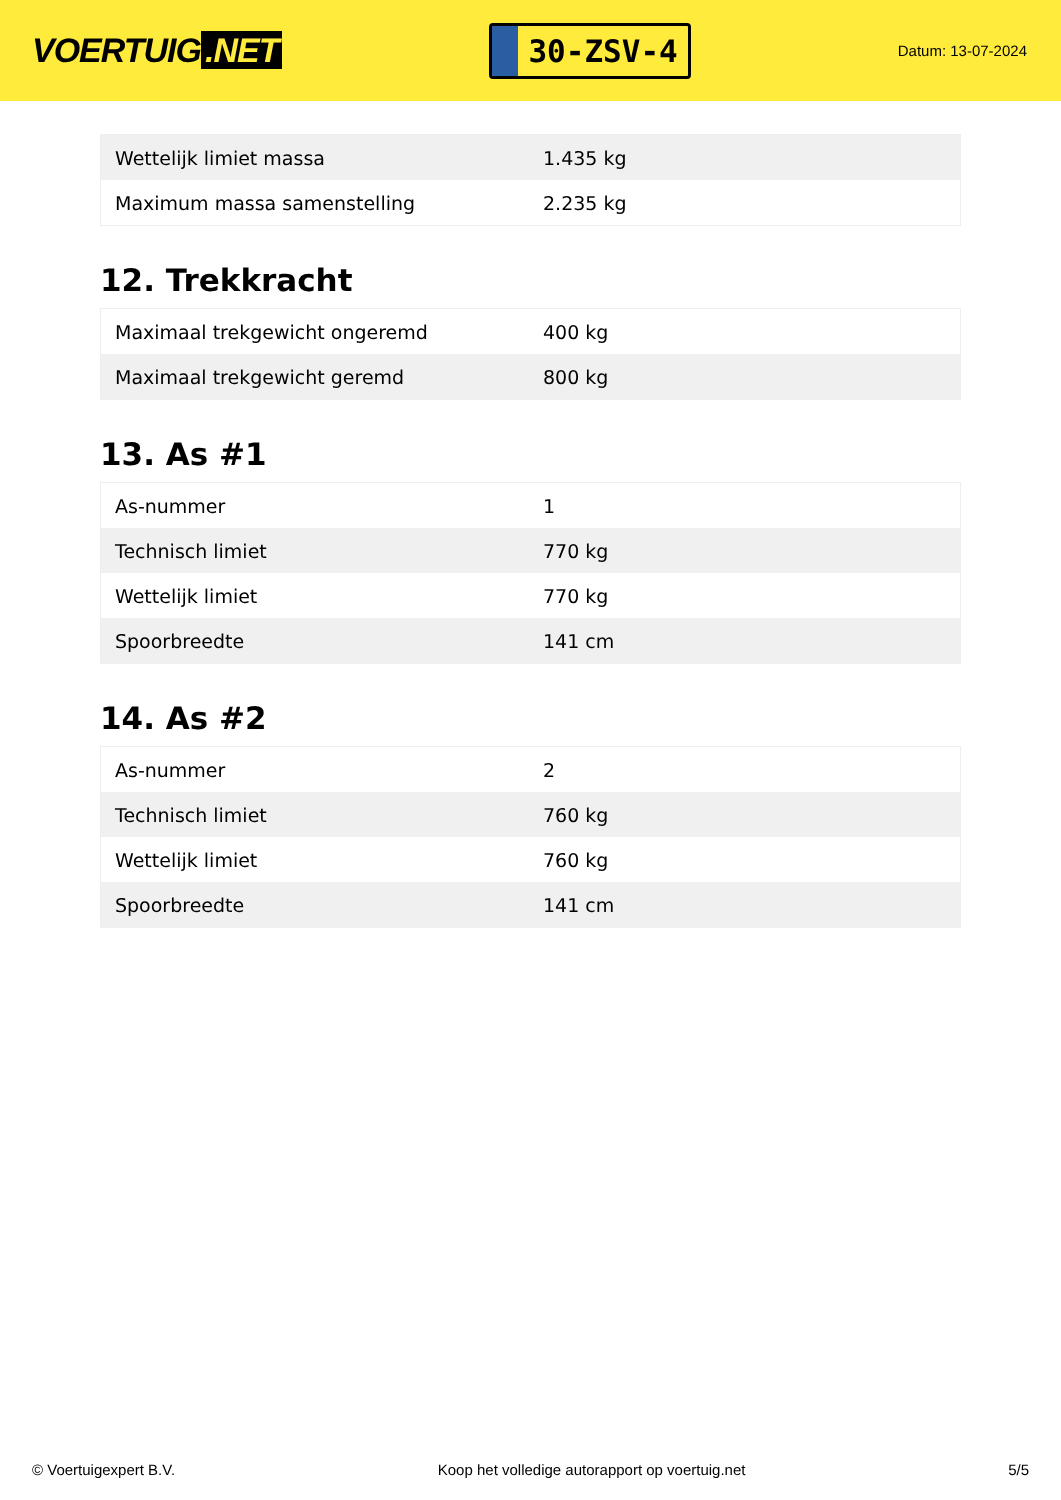VOERTUIG.NET
30-ZSV-4
Datum: 13-07-2024
| Wettelijk limiet massa | 1.435 kg |
| Maximum massa samenstelling | 2.235 kg |
12. Trekkracht
| Maximaal trekgewicht ongeremd | 400 kg |
| Maximaal trekgewicht geremd | 800 kg |
13. As #1
| As-nummer | 1 |
| Technisch limiet | 770 kg |
| Wettelijk limiet | 770 kg |
| Spoorbreedte | 141 cm |
14. As #2
| As-nummer | 2 |
| Technisch limiet | 760 kg |
| Wettelijk limiet | 760 kg |
| Spoorbreedte | 141 cm |
© Voertuigexpert B.V. Koop het volledige autorapport op voertuig.net 5/5